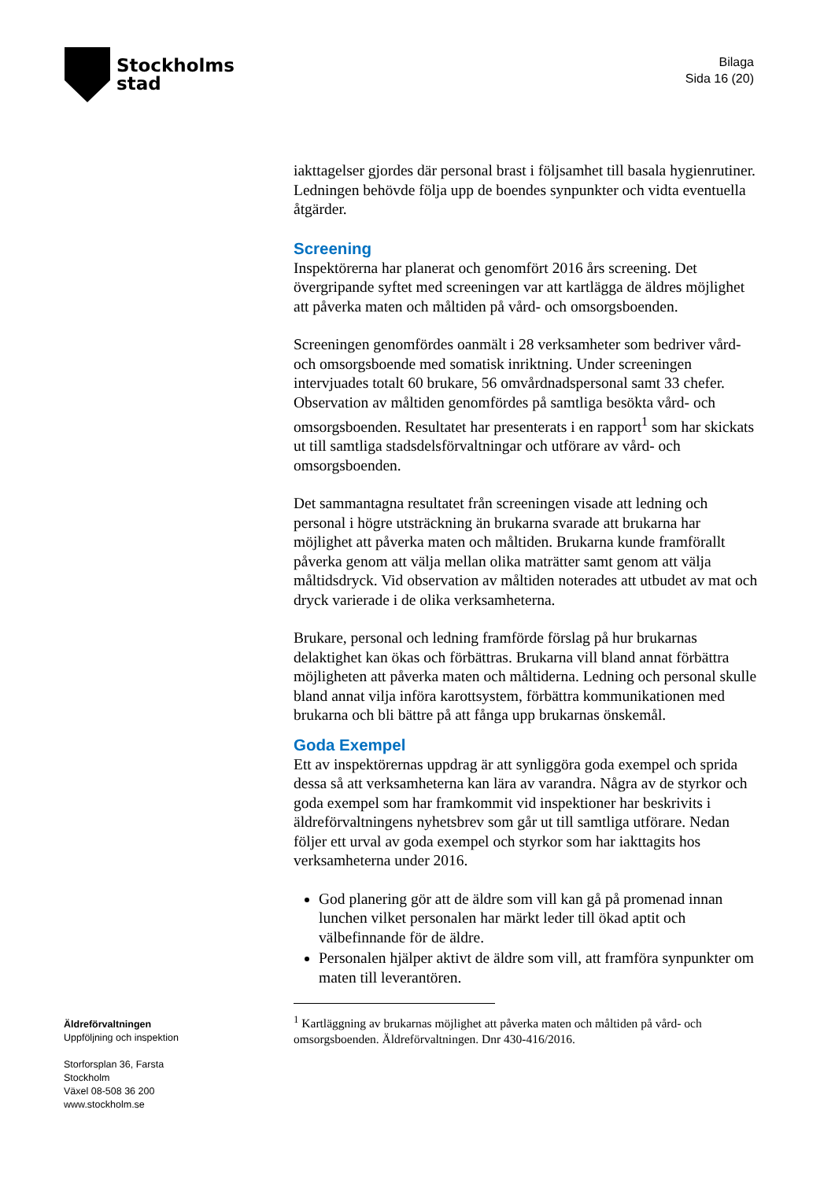Stockholms
stad
Bilaga
Sida 16 (20)
iakttagelser gjordes där personal brast i följsamhet till basala hygienrutiner. Ledningen behövde följa upp de boendes synpunkter och vidta eventuella åtgärder.
Screening
Inspektörerna har planerat och genomfört 2016 års screening. Det övergripande syftet med screeningen var att kartlägga de äldres möjlighet att påverka maten och måltiden på vård- och omsorgsboenden.
Screeningen genomfördes oanmält i 28 verksamheter som bedriver vård- och omsorgsboende med somatisk inriktning. Under screeningen intervjuades totalt 60 brukare, 56 omvårdnadspersonal samt 33 chefer. Observation av måltiden genomfördes på samtliga besökta vård- och omsorgsboenden. Resultatet har presenterats i en rapport<sup>1</sup> som har skickats ut till samtliga stadsdelsförvaltningar och utförare av vård- och omsorgsboenden.
Det sammantagna resultatet från screeningen visade att ledning och personal i högre utsträckning än brukarna svarade att brukarna har möjlighet att påverka maten och måltiden. Brukarna kunde framförallt påverka genom att välja mellan olika maträtter samt genom att välja måltidsdryck. Vid observation av måltiden noterades att utbudet av mat och dryck varierade i de olika verksamheterna.
Brukare, personal och ledning framförde förslag på hur brukarnas delaktighet kan ökas och förbättras. Brukarna vill bland annat förbättra möjligheten att påverka maten och måltiderna. Ledning och personal skulle bland annat vilja införa karottsystem, förbättra kommunikationen med brukarna och bli bättre på att fånga upp brukarnas önskemål.
Goda Exempel
Ett av inspektörernas uppdrag är att synliggöra goda exempel och sprida dessa så att verksamheterna kan lära av varandra. Några av de styrkor och goda exempel som har framkommit vid inspektioner har beskrivits i äldreförvaltningens nyhetsbrev som går ut till samtliga utförare. Nedan följer ett urval av goda exempel och styrkor som har iakttagits hos verksamheterna under 2016.
God planering gör att de äldre som vill kan gå på promenad innan lunchen vilket personalen har märkt leder till ökad aptit och välbefinnande för de äldre.
Personalen hjälper aktivt de äldre som vill, att framföra synpunkter om maten till leverantören.
<sup>1</sup> Kartläggning av brukarnas möjlighet att påverka maten och måltiden på vård- och omsorgsboenden. Äldreförvaltningen. Dnr 430-416/2016.
Äldreförvaltningen
Uppföljning och inspektion
Storforsplan 36, Farsta
Stockholm
Växel 08-508 36 200
www.stockholm.se